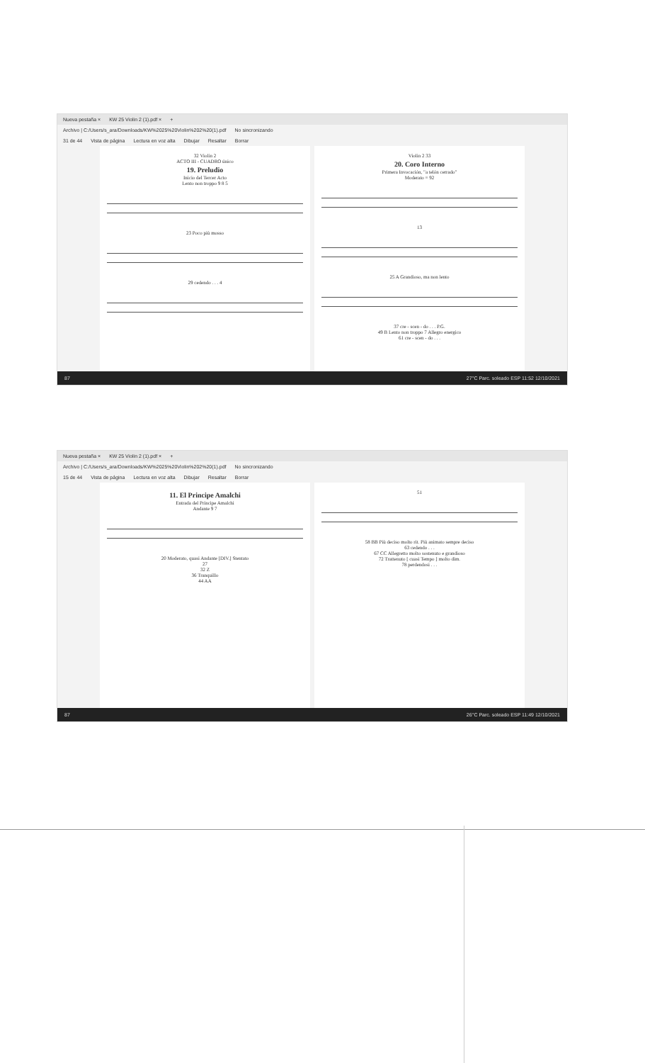Nueva pestaña × KW 25 Violin 2 (1).pdf × +
Archivo | C:/Users/s_ara/Downloads/KW%2025%20Violin%202%20(1).pdf No sincronizando
31 de 44 Vista de página Lectura en voz alta Dibujar Resaltar Borrar
32 Violin 2
ACTO III - CUADRO único
19. Preludio
Inicio del Tercer Acto
Lento non troppo 9 8 5
23 Poco più mosso
29 cedendo . . . 4
Violin 2 33
20. Coro Interno
Primera Invocación, "a telón cerrado"
Moderato = 92
13
25 A Grandioso, ma non lento
37 cre - scen - do . . . P.G.
49 B Lento non troppo 7 Allegro energico
61 cre - scen - do . . .
87 27°C Parc. soleado ESP 11:52 12/10/2021
Nueva pestaña × KW 25 Violin 2 (1).pdf × +
Archivo | C:/Users/s_ara/Downloads/KW%2025%20Violin%202%20(1).pdf No sincronizando
15 de 44 Vista de página Lectura en voz alta Dibujar Resaltar Borrar
11. El Principe Amalchi
Entrada del Principe Amalchi
Andante 9 7
20 Moderato, quasi Andante [DIV.] Stentato
27
32 Z
36 Tranquillo
44 AA
51
58 BB Più deciso molto rit. Più animato sempre deciso
63 cedendo . . .
67 CC Allegretto molto sostenuto e grandioso
72 Trattenuto [ cuasi Tempo ] molto dim.
78 perdendosi . . .
87 26°C Parc. soleado ESP 11:49 12/10/2021